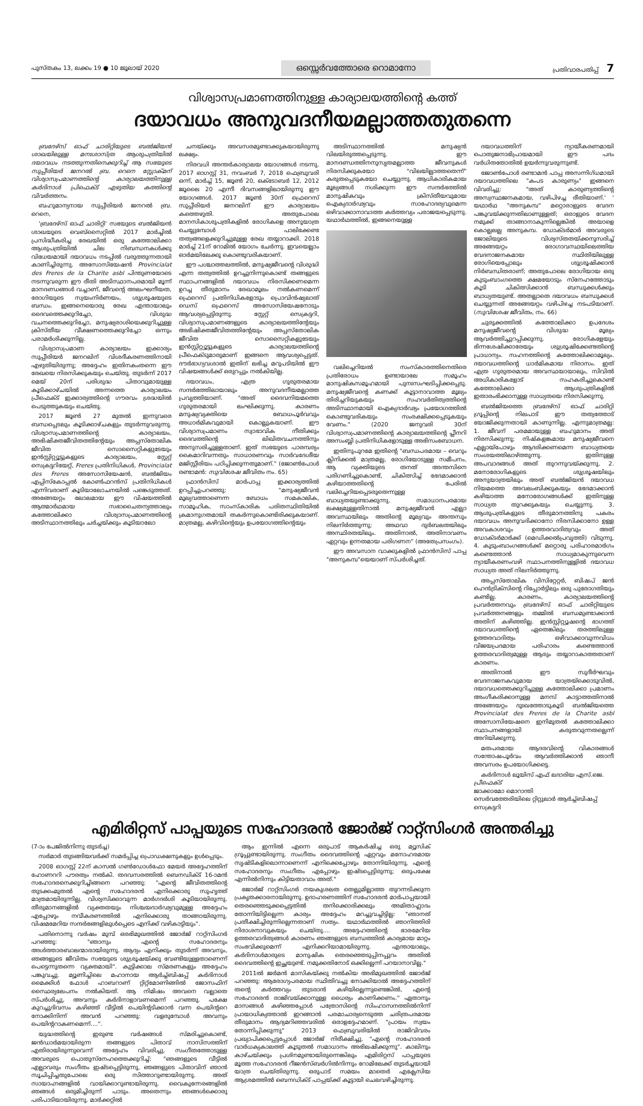പുസ്തകം 13, ലക്കം 19 ● 10 ജൂലായ് 2020 ഒസ്സെർവത്തോരെ റൊമാനോ പ്രതിവാരപതിപ്പ് 7
വിശ്വാസപ്രമാണത്തിനുള്ള കാര്യാലയത്തിന്റെ കത്ത്
ദയാവധം അനുവദനീയമല്ലാത്തതുതന്നെ
ബ്രദേഴ്സ് ഓഫ് ചാരിറ്റിയുടെ ബൽജിയൻ ശാഖയിലുള്ള മനഃശാസ്ത്ര ആശുപത്രിയിൽ ദയാവധം നടത്തുന്നതിനെക്കുറിച്ച് ആ സഭയുടെ സുപ്പീരിയർ ജനറൽ ബ്ര. റെനെ സ്റ്റോക്മന് വിശ്വാസപ്രമാണത്തിന്റെ കാര്യാലയത്തിനുള്ള കർദിനാൾ പ്രിഫെക്ട് എഴുതിയ കത്തിന്റെ വിവർത്തനം.
ബഹുമാന്യനായ സുപ്പീരിയർ ജനറൽ ബ്ര. റെനെ,
'ബ്രദേഴ്സ് ഓഫ് ചാരിറ്റി' സഭയുടെ ബൽജിയൻ ശാഖയുടെ വെബ്സൈറ്റിൽ 2017 മാർച്ചിൽ പ്രസിദ്ധീകരിച്ച രേഖയിൽ ഒരു കത്തോലിക്കാ ആശുപത്രിയിൽ ചില നിബന്ധനകൾക്കു വിധേയമായി ദയാവധം നടപ്പിൽ വരുത്തുന്നതായി കാണിച്ചിരുന്നു. അസോസിയേഷൻ Provincialat des Freres de la Charite asbl പിന്തുണയോടെ നടന്നുവരുന്ന ഈ രീതി അടിസ്ഥാനപരമായി മൂന്ന് മാനദണ്ഡങ്ങൾ വച്ചാണ്, ജീവന്റെ അലംഘനീയത, രോഗിയുടെ സ്വയംനിർണയം, ശുശ്രൂഷയുടെ ബന്ധം. ഇങ്ങനെയൊരു രേഖ എന്തായാലും ദൈവത്തെക്കുറിച്ചോ, വിശുദ്ധ വചനത്തെക്കുറിച്ചോ, മനുഷ്യരാശിയെക്കുറിച്ചുള്ള ക്രിസ്തീയ വീക്ഷണത്തെക്കുറിച്ചോ ഒന്നും പരാമർശിക്കുന്നില്ല.
വിശ്വാസപ്രമാണ കാര്യാലയം ഇക്കാര്യം സുപ്പീരിയർ ജനറലിന് വിശദീകരണത്തിനായി എഴുതിയിരുന്നു; അദ്ദേഹം ഇതിനകംതന്നെ ഈ രേഖയെ നിരസിക്കുകയും ചെയ്തു. തുടർന്ന് 2017 മെയ് 20ന് പരിശുദ്ധ പിതാവുമായുള്ള കൂടിക്കാഴ്ചയിൽ അന്നത്തെ കാര്യാലയം പ്രീഫെക്ട് ഇക്കാര്യത്തിന്റെ ഗൗരവം ശ്രദ്ധയിൽ പെടുത്തുകയും ചെയ്തു.
2017 ജൂൺ 27 മുതൽ ഇന്നുവരെ ബന്ധപ്പെടലും കൂടിക്കാഴ്ചകളും തുടർന്നുവരുന്നു. വിശ്വാസപ്രമാണത്തിന്റെ കാര്യാലയം, അഭിഷിക്തജീവിതത്തിന്റേയും അപ്പസ്തോലിക ജീവിത സൊസൈറ്റികളുടേയും ഇൻസ്റ്റിറ്റ്യൂട്ടുകളുടെ കാര്യാലയം, സ്റ്റേറ്റ് സെക്രട്ടറിയേറ്റ്, Freres പ്രതിനിധികൾ, Provincialat des Freres അസോസിയേഷൻ, ബൽജിയം എപ്പിസ്കോപ്പൽ കോൺഫറൻസ് പ്രതിനിധികൾ എന്നിവരാണ് കൂടിയാലോചനയിൽ പങ്കെടുത്തത്. അങ്ങേയറ്റം ലോലമായ ഈ വിഷയത്തിൽ ആത്മാർഥമായ സഭാചൈതന്യത്താലും കത്തോലിക്കാ വിശ്വാസപ്രമാണത്തിന്റെ അടിസ്ഥാനത്തിലും ചർച്ചയ്ക്കും കൂടിയാലോ
ചനയ്ക്കും അവസരമുണ്ടാക്കുകയായിരുന്നു ലക്ഷ്യം.
നിരവധി അന്തർകാര്യാലയ യോഗങ്ങൾ നടന്നു. 2017 ഓഗസ്റ്റ് 31, നവംബർ 7, 2018 ഫെബ്രുവരി ഒന്ന്, മാർച്ച് 15, ജൂൺ 20, ഒക്ടോബർ 12, 2012 ജൂലൈ 20 എന്നീ ദിവസങ്ങളിലായിരുന്നു ഈ യോഗങ്ങൾ. 2017 ജൂൺ 30ന് ഫ്രെറെസ് സുപ്പീരിയർ ജനറലിന് ഈ കാര്യാലയം കത്തെഴുതി. അതുപോലെ മാനസികാശുപത്രികളിൽ രോഗികളെ അനുയാത്ര ചെയ്യുമ്പോൾ പാലിക്കേണ്ട തത്വങ്ങളെക്കുറിച്ചുമുള്ള രേഖ തയ്യാറാക്കി. 2018 മാർച്ച് 21ന് റോമിൽ യോഗം ചേർന്നു. ഇവയെല്ലാം ഓർമയിലേക്കു കൊണ്ടുവരികയാണ്.
ഈ പശ്ചാത്തലത്തിൽ, മനുഷ്യജീവന്റെ വിശുദ്ധി എന്ന തത്വത്തിൽ ഉറച്ചുനിന്നുകൊണ്ട് തങ്ങളുടെ സ്ഥാപനങ്ങളിൽ ദയാവധം നിരസിക്കണമെന്ന ഉറച്ച തീരുമാനം രേഖാമൂലം നൽകണമെന്ന് ഫ്രെറെസ് പ്രതിനിധികളോടും പ്രൊവിൻഷ്യലാത് ഡെസ് ഫ്രെറെസ് അസോസിയേഷനോടും ആവശ്യപ്പെട്ടിരുന്നു. സ്റ്റേറ്റ് സെക്രട്ടറി, വിശ്വാസപ്രമാണങ്ങളുടെ കാര്യാലയത്തിന്റേയും അഭിഷിക്തജീവിതത്തിന്റേയും അപ്പസ്തോലിക ജീവിത സൊസൈറ്റികളുടേയും ഇൻസ്റ്റിറ്റ്യൂട്ടുകളുടെ കാര്യാലയത്തിന്റെ പ്രീഫെക്ടുമാരുമാണ് ഇങ്ങനെ ആവശ്യപ്പെട്ടത്. ദൗർഭാഗ്യവശാൽ ഇതിന് ലഭിച്ച മറുപടിയിൽ ഈ വിഷയങ്ങൾക്ക് ഒരുറപ്പും നൽകിയില്ല.
ദയാവധം, എത്ര ഗുരുതരമായ സന്ദർഭത്തിലായാലും അനുവദനീയമല്ലാത്ത പ്രവൃത്തിയാണ്. "അത് ദൈവനിയമത്തെ ഗുരുതരമായി ലംഘിക്കുന്നു. കാരണം മനുഷ്യവ്യക്തിയെ ബോധപൂർവവും അധാർമികവുമായി കൊല്ലുകയാണ്. ഈ വിശ്വാസപ്രമാണം സ്വാഭാവിക നീതിക്കും ദൈവത്തിന്റെ ലിഖിതവചനത്തിനും അനുസരിച്ചുള്ളതാണ്. ഇത് സഭയുടെ പാരമ്പര്യം കൈമാറിവന്നതും സാധാരണവും സാർവദേശീയ മജിസ്റ്റീരിയം പഠിപ്പിക്കുന്നതുമാണ്." (ജോൺപോൾ രണ്ടാമൻ: സുവിശേഷ ജീവിതം നം. 65)
ഫ്രാൻസിസ് മാർപാപ്പ ഇക്കാര്യത്തിൽ ഉറപ്പിച്ചുപറഞ്ഞു: "മനുഷ്യജീവൻ മൂല്യവത്താണെന്ന ബോധം സമകാലിക, സാമൂഹിക, സാംസ്കാരിക പരിതസ്ഥിതിയിൽ ക്രമാനുഗതമായി തകർന്നുകൊണ്ടിരിക്കുകയാണ്. മാത്രമല്ല, കഴിവിന്റെയും ഉപയോഗത്തിന്റെയും
അടിസ്ഥാനത്തിൽ മനുഷ്യൻ വിലയിരുത്തപ്പെടുന്നു. ഈ മാനദണ്ഡത്തിനനുസൃതമല്ലാത്ത ജീവനുകൾ നിരസിക്കുകയോ "വിലയില്ലാത്തതെന്ന്" കരുതപ്പെടുകയോ ചെയ്യുന്നു. ആധികാരികമായ മൂല്യങ്ങൾ നശിക്കുന്ന ഈ സന്ദർഭത്തിൽ മാനുഷികവും ക്രിസ്തീയവുമായ ഐക്യദാർഢ്യവും സാഹോദര്യവുമെന്ന ഒഴിവാക്കാനാവാത്ത കർത്തവ്യം പരാജയപ്പെടുന്നു. യഥാർഥത്തിൽ, ഇങ്ങനെയുള്ള
വലിച്ചെറിയൽ സംസ്കാരത്തിനെതിരെ പ്രതിരോധം ഉണ്ടായാലേ സമൂഹം മാനുഷികസമൂഹമായി പുനഃസംഘടിപ്പിക്കപ്പെടു. മനുഷ്യജീവന്റെ കണക്ക് കൂട്ടാനാവാത്ത മൂല്യം തിരിച്ചറിയുകയും സഹവർതിത്വത്തിന്റെ അടിസ്ഥാനമായി ഐക്യദാർഢ്യം പ്രയോഗത്തിൽ കൊണ്ടുവരികയും സംരക്ഷിക്കപ്പെടുകയും വേണം." (2020 ജനുവരി 30ന് വിശ്വാസപ്രമാണത്തിന്റെ കാര്യാലയത്തിന്റെ പ്ലീനറി അസംബ്ലി പ്രതിനിധികളോടുള്ള അഭിസംബോധന.
ഇതിനുപുറമേ ഇതിന്റെ "ബന്ധപരമായ – വെറും ക്ലിനിക്കൽ മാത്രമല്ല, രോഗിയോടുള്ള സമീപനം, ആ വ്യക്തിയുടെ തനത് അന്തസിനെ പരിഗണിച്ചുകൊണ്ട്, ചികിത്സിച്ച് ഭേദമാക്കാൻ കഴിയാത്തതിന്റെ പേരിൽ വലിച്ചെറിയപ്പെടരുതെന്നുള്ള ബാധ്യതയുണ്ടാക്കുന്നു. സമാധാനപരമായ ലക്ഷ്യമുള്ളതിനാൽ മനുഷ്യജീവൻ എല്ലാ അവസ്ഥയിലും അതിന്റെ മൂല്യവും അന്തസും നിലനിർത്തുന്നു; അഥവാ ദുർബലതയിലും അസ്ഥിരതയിലും. അതിനാൽ, അതിനാവണം ഏറ്റവും ഉന്നതമായ പരിഗണന" (അതേപ്രസംഗം).
ഈ അവസാന വാക്കുകളിൽ ഫ്രാൻസിസ് പാപ്പ "അനുകമ്പ"യെയാണ് സ്പർശിച്ചത്.
ദയാവധത്തിന് ന്യായീകരണമായി പൊതുജനാഭിപ്രായമായി ഈ പദം വർധിതതോതിൽ ഉയർന്നുവരുന്നുണ്ട്.
ജോൺപോൾ രണ്ടാമൻ പാപ്പ അസന്നിഗ്ധമായി ദയാവധത്തിലെ "കപട കാരുണ്യം" ഇങ്ങനെ വിവരിച്ചു: "അത് കാരുണ്യത്തിന്റെ അസ്വസ്ഥജനകമായ, വഴിപിഴച്ച രീതിയാണ്.' ' യഥാർഥ "അനുകമ്പ" മറ്റൊരാളുടെ വേദന പങ്കുവയ്ക്കുന്നതിലാണുള്ളത്; ഒരാളുടെ വേദന നമുക്ക് താങ്ങാനാകുന്നില്ലെങ്കിൽ അയാളെ കൊല്ലലല്ല അനുകമ്പ. ഡോക്ടർമാർ അവരുടെ ജോലിയുടെ വിശ്വസ്തതയ്ക്കനുസരിച്ച് അങ്ങേയറ്റം രോഗാവസ്ഥയിലെത്തിയ വേദനാജനകമായ സ്ഥിതിയിലുള്ള രോഗിയെപ്പോലും ശുശ്രൂഷിക്കാൻ നിർബന്ധിതരാണ്; അതുപോലെ രോഗിയായ ഒരു കുടുംബാംഗത്തെ ക്ഷമയോടും സ്നേഹത്തോടും കൂടി ചികിത്സിക്കാൻ ബന്ധുക്കൾക്കും ബാധ്യതയുണ്ട്. അതല്ലാതെ ദയാവധം ബന്ധുക്കൾ ചെയ്യുന്നത് അങ്ങേയറ്റം വഴിപിഴച്ച നടപടിയാണ്. (സുവിശേഷ ജീവിതം, നം. 66)
ചുരുക്കത്തിൽ കത്തോലിക്കാ ഉപദേശം മനുഷ്യജീവന്റെ വിശുദ്ധ മൂല്യം ആവർത്തിച്ചുറപ്പിക്കുന്നു. രോഗികളേയും ഭിന്നശേഷിക്കാരേയും ശുശ്രൂഷിക്കേണ്ടതിന്റെ പ്രാധാന്യം. സഹനത്തിന്റെ കത്തോലിക്കാമൂല്യം. ദയാവധത്തിന്റെ ധാർമികമായ നിരാസം. ഇത് എത്ര ഗുരുതരമായ അവസ്ഥയായാലും, സിവിൽ അധികാരികളോട് സഹകരിച്ചുകൊണ്ട് കത്തോലിക്കാ ആശുപത്രികളിൽ ഇതാരംഭിക്കാനുള്ള സാധ്യതയെ നിരസിക്കുന്നു.
ബൽജിയത്തെ ബ്രദേഴ്സ് ഓഫ് ചാരിറ്റി ഗ്രൂപ്പിന്റെ നിലപാട് ഈ തത്വത്തോട് യോജിക്കുന്നതായി കാണുന്നില്ല. എന്നുമാത്രമല്ല: 1. ജീവന് പരമമായുള്ള ബഹുമാനം അത് നിരസിക്കുന്നു; നിഷ്കളങ്കമായ മനുഷ്യജീവനെ എല്ലായ്പോഴും ആദരിക്കണമെന്ന ബാധ്യതയെ സംശയത്തിലാഴ്ത്തുന്നു. ഇതിനുള്ള അപവാദങ്ങൾ അത് തുറന്നുവയ്ക്കുന്നു. 2. മനോരോഗികളുടെ ശുശ്രൂഷയിലും അനുയാത്രയിലും അത് ബൽജിയൻ ദയാവധ നിയമത്തെ അവലംബിക്കുകയും ഭേദമാക്കാൻ കഴിയാത്ത മനോരോഗങ്ങൾക്ക് ഇതിനുള്ള സാധ്യത തുറക്കുകയും ചെയ്യുന്നു. 3. ആശുപത്രികളുടെ തീരുമാനത്തിനു പകരം ദയാവധം അനുവദിക്കാനോ നിരസിക്കാനോ ഉള്ള അവകാശവും ഉത്തരവാദിത്വവും അത് ഡോക്ടർമാർക്ക് (മെഡിക്കൽപ്രവൃത്തി) വിടുന്നു. 4. കുടുംബാംഗങ്ങൾക്ക് മറ്റൊരു പരിഹാരമാർഗം കണ്ടെത്താൻ സാധ്യമാകുന്നുവെന്ന ന്യായീകരണംവഴി സ്ഥാപനത്തിനുള്ളിൽ ദയാവധ സാധ്യത അത് നിലനിർത്തുന്നു.
അപ്പസ്തോലിക വിസിറ്റേറ്റർ, ബിഷപ് ജൻ ഹെൻട്രിക്സിന്റെ റിപ്പോർട്ടിലും ഒരു പുരോഗതിയും കണ്ടില്ല. കാരണം, കാര്യാലയത്തിന്റെ പ്രവർത്തനവും ബ്രദേഴ്സ് ഓഫ് ചാരിറ്റിയുടെ പ്രവർത്തനങ്ങളും തമ്മിൽ ബന്ധമുണ്ടാക്കാൻ അതിന് കഴിഞ്ഞില്ല. ഇൻസ്റ്റിറ്റ്യൂഷന്റെ ഭാഗത്ത് ദയാവധത്തിന്റെ ഏതെങ്കിലും തരത്തിലുള്ള ഉത്തരവാദിത്വം ഒഴിവാക്കാവുന്നവിധം വിജയപ്രദമായ പരിഹാരം കണ്ടെത്താൻ ഉത്തരവാദിത്വമുള്ള ആരും തയ്യാറാകാത്തതാണ് കാരണം.
അതിനാൽ ഈ സുദീർഘവും വേദനാജനകവുമായ യാത്രയ്ക്കൊടുവിൽ, ദയാവധത്തെക്കുറിച്ചുള്ള കത്തോലിക്കാ പ്രമാണം അംഗീകരിക്കാനുള്ള മനസ് കാട്ടാത്തതിനാൽ അങ്ങേയറ്റം ദുഃഖത്തോടുകൂടി ബൽജിയത്തെ Provincialat des Freres de la Charite asbl അസോസിയേഷനെ ഇനിമുതൽ കത്തോലിക്കാ സ്ഥാപനങ്ങളായി കരുതവുന്നതല്ലെന്ന് അറിയിക്കുന്നു.
മതപരമായ ആദരവിന്റെ വികാരങ്ങൾ സന്തോഷപൂർവം ആവർത്തിക്കാൻ ഞാനീ അവസരം ഉപയോഗിക്കട്ടെ.
കർദിനാൾ ലൂയിസ് എഫ് ലദാരിയ എസ്.ജെ.
പ്രീഫെക്ട്
ജാക്കാമോ മൊറാന്തി
സെർവത്തേരിയിലെ റ്റിറ്റുലാർ ആർച്ച്ബിഷപ്പ്
സെക്രട്ടറി
എമിരിറ്റസ് പാപ്പയുടെ സഹോദരൻ ജോർജ് റാറ്റ്സിംഗർ അന്തരിച്ചു
(7-ാം പേജിൽനിന്നു തുടർച്ച)
സർമാർ തുടങ്ങിയവർക്ക് സമർപ്പിച്ച പ്രൊഡക്ഷനുകളും ഉൾപ്പെടും.
2008 ഓഗസ്റ്റ് 22ന് കാസൽ ഗൺഡോൾഫോ മേയർ അദ്ദേഹത്തിന് ഹോണററി പൗരത്വം നൽകി. തദവസരത്തിൽ ബെനഡിക്ട് 16-ാമൻ സഹോദരനെക്കുറിച്ചിങ്ങനെ പറഞ്ഞു: "എന്റെ ജീവിതത്തിന്റെ തുടക്കംമുതൽ എന്റെ സഹോദരൻ എനിക്കൊരു സുഹൃത്ത് മാത്രമായിരുന്നില്ല, വിശ്വസിക്കാവുന്ന മാർഗദർശി കൂടിയായിരുന്നു. തീരുമാനങ്ങളിൽ വ്യക്തതയും നിശ്ചയദാർഢ്യവുമുള്ള അദ്ദേഹം എപ്പോഴും നവീകരണത്തിൽ എനിക്കൊരു താങ്ങായിരുന്നു. വിഷമമേറിയ സന്ദർഭങ്ങളിലുൾപ്പെടെ എനിക്ക് വഴികാട്ടിയും".
പതിനൊന്നു വർഷം മുമ്പ് ഒരഭിമുഖത്തിൽ ജോർജ് റാറ്റ്സിംഗർ പറഞ്ഞു: "ഞാനും എന്റെ സഹോദരനും അൾത്താരബാലന്മാരായിരുന്നു. ആദ്യം എനിക്കും തുടർന്ന് അവനും, ഞങ്ങളുടെ ജീവിതം സഭയുടെ ശുശ്രൂഷയ്ക്കു വേണ്ടിയുള്ളതാണെന്ന് പെട്ടെന്നുതന്നെ വ്യക്തമായി". കുട്ടിക്കാല സ്മരണകളും അദ്ദേഹം പങ്കുവച്ചു. മ്യൂണിച്ചിലെ മഹാനായ ആർച്ച്ബിഷപ്പ് കർദിനാൾ മൈക്കിൾ ഫോൾ ഹാബറാണ് റ്റിറ്റ്മോണിങ്ങിൽ ജോസഫിന് സ്ഥൈര്യലേപനം നൽകിയത്. ആ നിമിഷം അവനെ വല്ലാതെ സ്പർശിച്ചു, അവനും കർദിനാളാവണമെന്ന് പറഞ്ഞു. പക്ഷേ കുറച്ചുദിവസം കഴിഞ്ഞ് വീട്ടിൽ പെയിന്റടിക്കാൻ വന്ന പെയിന്ററെ നോക്കിനിന്ന് അവൻ പറഞ്ഞു: വളരുമ്പോൾ അവനും പെയിന്ററാകണമെന്ന്....".
യുദ്ധത്തിന്റെ ഇരുണ്ട വർഷങ്ങൾ സ്മരിച്ചുകൊണ്ട്, ജൻഡാർമയായിരുന്ന തങ്ങളുടെ പിതാവ് നാസിസത്തിന് എതിരായിരുന്നുവെന്ന് അദ്ദേഹം വിവരിച്ചു. സംഗീതത്തോടുള്ള അവരുടെ പൊതുസ്നേഹത്തെക്കുറിച്ച്: "ഞങ്ങളുടെ വീട്ടിൽ എല്ലാവരും സംഗീതം ഇഷ്ടപ്പെട്ടിരുന്നു, ഞങ്ങളുടെ പിതാവിന് ഞാൻ സൂചിപ്പിച്ചതുപോലെ ഒരു സിത്താറുണ്ടായിരുന്നു. അത് സായാഹ്നങ്ങളിൽ വായിക്കാറുണ്ടായിരുന്നു. വൈകുന്നേരങ്ങളിൽ ഞങ്ങൾ ഒരുമിച്ചിരുന്ന് പാടും. അതെന്നും ഞങ്ങൾക്കൊരു പരിപാടിയായിരുന്നു. മാർക്കറ്റിൽ
ആം ഇന്നിൽ എന്നെ ഒരുപാട് ആകർഷിച്ച ഒരു മ്യൂസിക് ഗ്രൂപ്പുണ്ടായിരുന്നു. സംഗീതം ദൈവത്തിന്റെ ഏറ്റവും മനോഹരമായ സൃഷ്ടികളിലൊന്നാണെന്ന് എനിക്കെപ്പോഴും തോന്നിയിരുന്നു. എന്റെ സഹോദരനും സംഗീതം എപ്പോഴും ഇഷ്ടപ്പെട്ടിരുന്നു; ഒരുപക്ഷേ എന്നിൽനിന്നും കിട്ടിയതാവാം അത്."
ജോർജ് റാറ്റ്സിംഗർ നയകുശലത തെല്ലുമില്ലാത്ത തുറന്നടിക്കുന്ന പ്രകൃതക്കാരനായിരുന്നു. ഉദാഹരണത്തിന് സഹോദരൻ മാർപാപ്പയായി തെരഞ്ഞെടുക്കപ്പെട്ടതിൽ തനിക്കൊരിക്കലും അമിതാഹ്ലാദം തോന്നിയിട്ടില്ലെന്ന കാര്യം അദ്ദേഹം മറച്ചുവച്ചിട്ടില്ല: "ഞാനത് പ്രതീക്ഷിച്ചിരുന്നില്ലെന്നതാണ് സത്യം. യഥാർഥത്തിൽ ഞാനിത്തിരി നിരാശനാവുകയും ചെയ്തു.... അദ്ദേഹത്തിന്റെ ഭാരമേറിയ ഉത്തരവാദിത്വങ്ങൾ കാരണം ഞങ്ങളുടെ ബന്ധത്തിൽ കാര്യമായ മാറ്റം സംഭവിക്കുമെന്ന് എനിക്കറിയാമായിരുന്നു. എന്തായാലും, കർദിനാൾമാരുടെ മാനുഷിക തെരഞ്ഞെടുപ്പിനപ്പുറം അതിൽ ദൈവത്തിന്റെ ഇച്ഛയുണ്ട്. നമുക്കതിനോട് ഒക്കില്ലെന്ന് പറയാനാവില്ല."
2011ൽ ജർമൻ മാസികയ്ക്കു നൽകിയ അഭിമുഖത്തിൽ ജോർജ് പറഞ്ഞു: ആരോഗ്യപരമായ സ്ഥിതിവച്ചു നോക്കിയാൽ അദ്ദേഹത്തിന് തന്റെ കർത്തവ്യം തുടരാൻ കഴിയില്ലെന്നുണ്ടെങ്കിൽ, എന്റെ സഹോദരൻ രാജിവയ്ക്കാനുള്ള ധൈര്യം കാണിക്കണം." ഏതാനും മാസങ്ങൾ കഴിഞ്ഞപ്പോൾ പത്രോസിന്റെ സിംഹാസനത്തിൽനിന്ന് പ്രായാധിക്യത്താൽ ഇറങ്ങാൻ പരമാചാര്യനെടുത്ത ചരിത്രപരമായ തീരുമാനം ആദ്യമറിഞ്ഞവരിൽ ഒരാളദ്ദേഹമാണ്. "പ്രായം സ്വയം തോന്നിപ്പിക്കുന്നു" 2013 ഫെബ്രുവരിയിൽ രാജിവിവരം പ്രഖ്യാപിക്കപ്പെട്ടപ്പോൾ ജോർജ് നിരീക്ഷിച്ചു. "എന്റെ സഹോദരൻ വാർധക്യകാലത്ത് കൂടുതൽ സമാധാനം അഭിലഷിക്കുന്നു". കാലിനും കാഴ്ചയ്ക്കും പ്രശ്നമുണ്ടായിരുന്നെങ്കിലും എമിരിറ്റസ് പാപ്പയുടെ മൂത്ത സഹോദരൻ റീജൻസ്ബർഗിൽനിന്നും റോമിലേക്ക് തുടർച്ചയായി യാത്ര ചെയ്തിരുന്നു. ഒരുപാട് സമയം മാതെർ എക്ലേസിയ ആശ്രമത്തിൽ ബെനഡിക്ട് പാപ്പയ്ക്ക് കൂട്ടായി ചെലവഴിച്ചിരുന്നു.